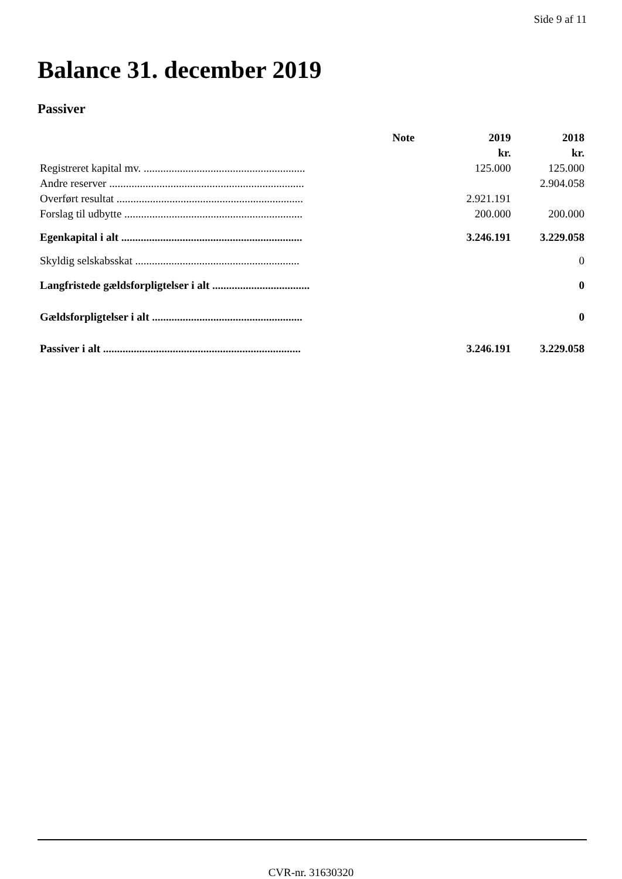Side 9 af 11
Balance 31. december 2019
Passiver
| | Note | 2019 | 2018 |
| --- | --- | --- | --- |
| | | kr. | kr. |
| Registreret kapital mv. .......................................................... | | 125.000 | 125.000 |
| Andre reserver ...................................................................... | | | 2.904.058 |
| Overført resultat ................................................................... | | 2.921.191 | |
| Forslag til udbytte ................................................................ | | 200.000 | 200.000 |
| Egenkapital i alt ................................................................. | | 3.246.191 | 3.229.058 |
| Skyldig selskabsskat ........................................................... | | | 0 |
| Langfristede gældsforpligtelser i alt ................................... | | | 0 |
| Gældsforpligtelser i alt ...................................................... | | | 0 |
| Passiver i alt ....................................................................... | | 3.246.191 | 3.229.058 |
CVR-nr. 31630320